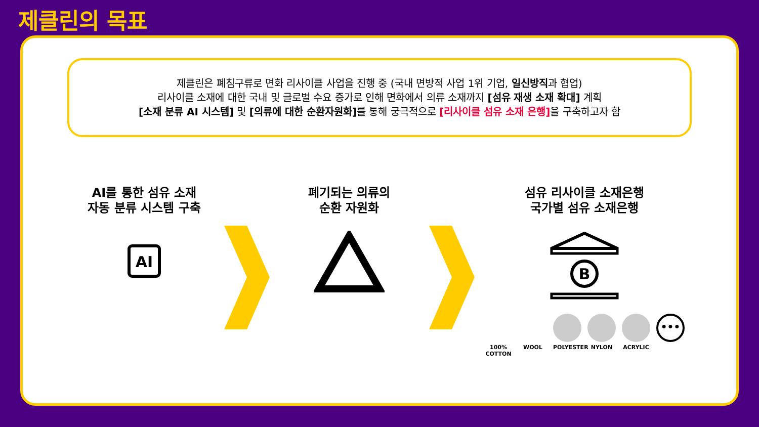제클린의 목표
제클린은 폐침구류로 면화 리사이클 사업을 진행 중 (국내 면방적 사업 1위 기업, 일신방직과 협업)
리사이클 소재에 대한 국내 및 글로벌 수요 증가로 인해 면화에서 의류 소재까지 [섬유 재생 소재 확대] 계획
[소재 분류 AI 시스템] 및 [의류에 대한 순환자원화] 를 통해 궁극적으로 [리사이클 섬유 소재 은행] 을 구축하고자 함
AI를 통한 섬유 소재
자동 분류 시스템 구축
AI
폐기되는 의류의
순환 자원화
섬유 리사이클 소재은행
국가별 섬유 소재은행
B
100% COTTON
WOOL POLYESTER
NYLON ACRYLIC
•••